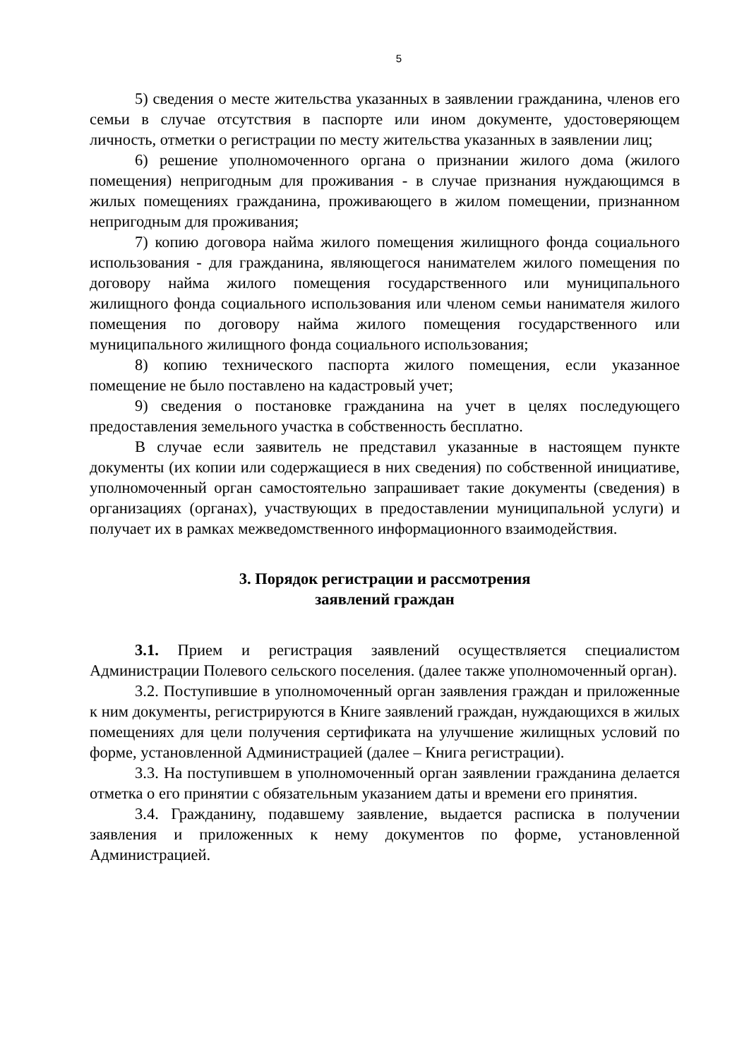5
5) сведения о месте жительства указанных в заявлении гражданина, членов его семьи в случае отсутствия в паспорте или ином документе, удостоверяющем личность, отметки о регистрации по месту жительства указанных в заявлении лиц;
6) решение уполномоченного органа о признании жилого дома (жилого помещения) непригодным для проживания - в случае признания нуждающимся в жилых помещениях гражданина, проживающего в жилом помещении, признанном непригодным для проживания;
7) копию договора найма жилого помещения жилищного фонда социального использования - для гражданина, являющегося нанимателем жилого помещения по договору найма жилого помещения государственного или муниципального жилищного фонда социального использования или членом семьи нанимателя жилого помещения по договору найма жилого помещения государственного или муниципального жилищного фонда социального использования;
8) копию технического паспорта жилого помещения, если указанное помещение не было поставлено на кадастровый учет;
9) сведения о постановке гражданина на учет в целях последующего предоставления земельного участка в собственность бесплатно.
В случае если заявитель не представил указанные в настоящем пункте документы (их копии или содержащиеся в них сведения) по собственной инициативе, уполномоченный орган самостоятельно запрашивает такие документы (сведения) в организациях (органах), участвующих в предоставлении муниципальной услуги) и получает их в рамках межведомственного информационного взаимодействия.
3. Порядок регистрации и рассмотрения
заявлений граждан
3.1. Прием и регистрация заявлений осуществляется специалистом Администрации Полевого сельского поселения. (далее также уполномоченный орган).
3.2. Поступившие в уполномоченный орган заявления граждан и приложенные к ним документы, регистрируются в Книге заявлений граждан, нуждающихся в жилых помещениях для цели получения сертификата на улучшение жилищных условий по форме, установленной Администрацией (далее – Книга регистрации).
3.3. На поступившем в уполномоченный орган заявлении гражданина делается отметка о его принятии с обязательным указанием даты и времени его принятия.
3.4. Гражданину, подавшему заявление, выдается расписка в получении заявления и приложенных к нему документов по форме, установленной Администрацией.